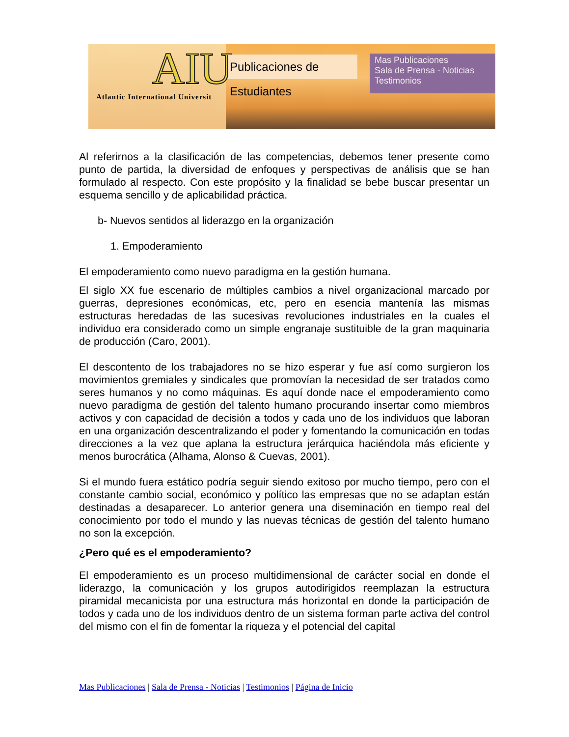AIU
Atlantic International Universit
Publicaciones de Estudiantes
Mas Publicaciones
Sala de Prensa - Noticias
Testimonios
Al referirnos a la clasificación de las competencias, debemos tener presente como punto de partida, la diversidad de enfoques y perspectivas de análisis que se han formulado al respecto. Con este propósito y la finalidad se bebe buscar presentar un esquema sencillo y de aplicabilidad práctica.
b- Nuevos sentidos al liderazgo en la organización
1. Empoderamiento
El empoderamiento como nuevo paradigma en la gestión humana.
El siglo XX fue escenario de múltiples cambios a nivel organizacional marcado por guerras, depresiones económicas, etc, pero en esencia mantenía las mismas estructuras heredadas de las sucesivas revoluciones industriales en la cuales el individuo era considerado como un simple engranaje sustituible de la gran maquinaria de producción (Caro, 2001).
El descontento de los trabajadores no se hizo esperar y fue así como surgieron los movimientos gremiales y sindicales que promovían la necesidad de ser tratados como seres humanos y no como máquinas. Es aquí donde nace el empoderamiento como nuevo paradigma de gestión del talento humano procurando insertar como miembros activos y con capacidad de decisión a todos y cada uno de los individuos que laboran en una organización descentralizando el poder y fomentando la comunicación en todas direcciones a la vez que aplana la estructura jerárquica haciéndola más eficiente y menos burocrática (Alhama, Alonso & Cuevas, 2001).
Si el mundo fuera estático podría seguir siendo exitoso por mucho tiempo, pero con el constante cambio social, económico y político las empresas que no se adaptan están destinadas a desaparecer. Lo anterior genera una diseminación en tiempo real del conocimiento por todo el mundo y las nuevas técnicas de gestión del talento humano no son la excepción.
¿Pero qué es el empoderamiento?
El empoderamiento es un proceso multidimensional de carácter social en donde el liderazgo, la comunicación y los grupos autodirigidos reemplazan la estructura piramidal mecanicista por una estructura más horizontal en donde la participación de todos y cada uno de los individuos dentro de un sistema forman parte activa del control del mismo con el fin de fomentar la riqueza y el potencial del capital
Mas Publicaciones | Sala de Prensa - Noticias | Testimonios | Página de Inicio